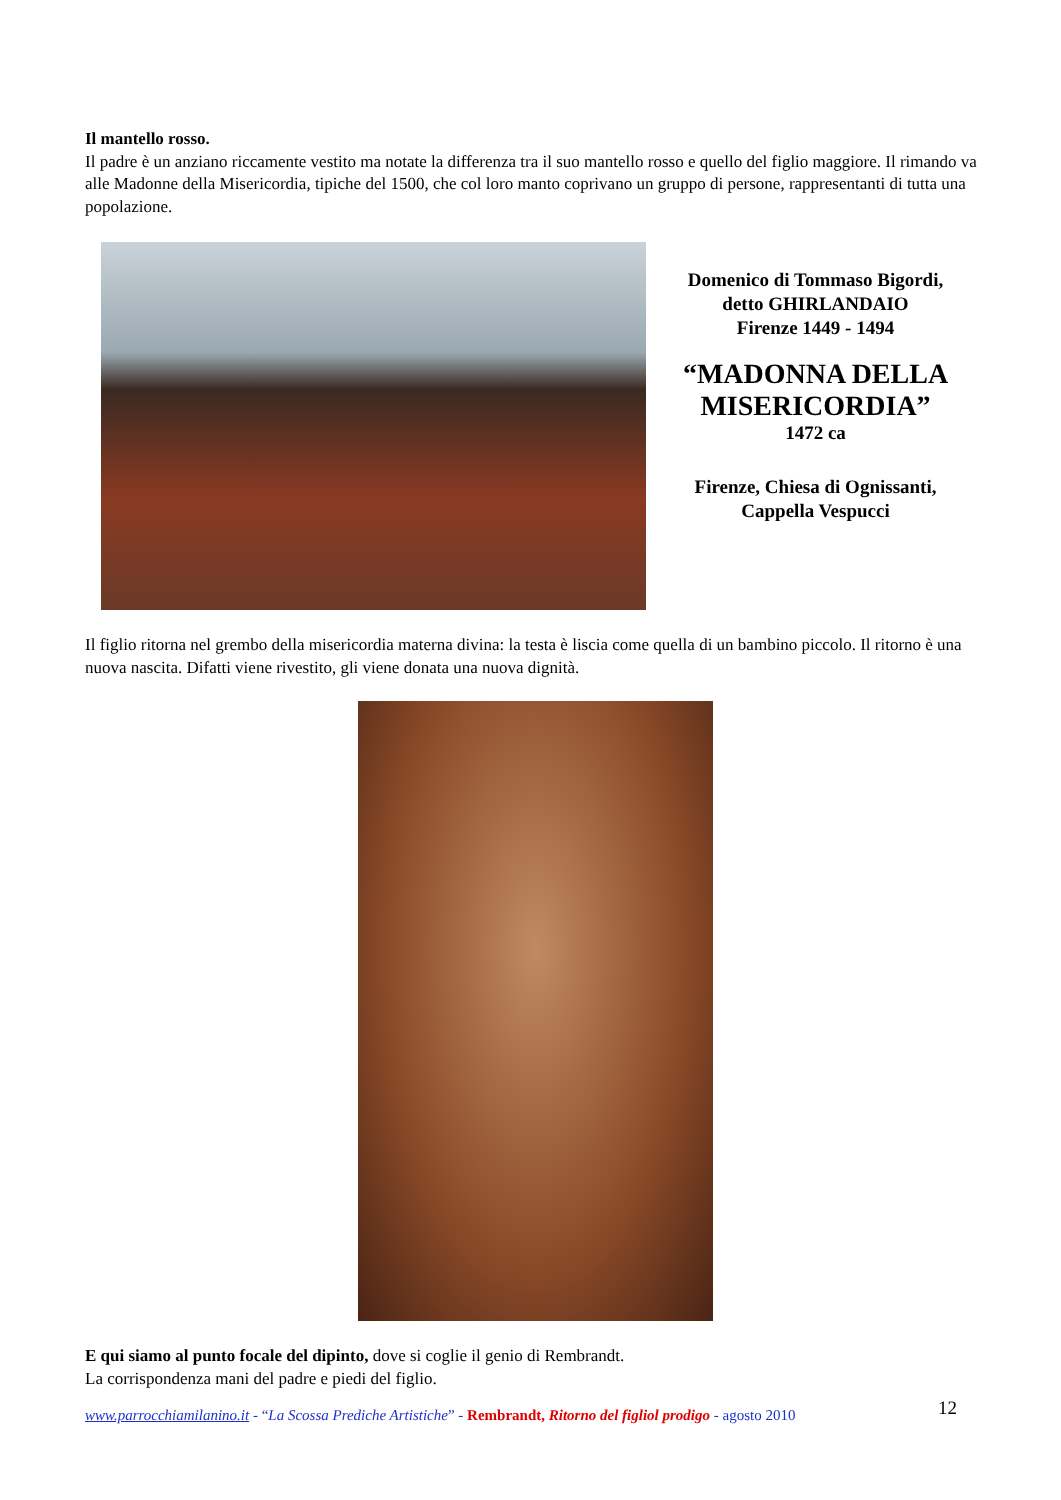Il mantello rosso.
Il padre è un anziano riccamente vestito ma notate la differenza tra il suo mantello rosso e quello del figlio maggiore. Il rimando va alle Madonne della Misericordia, tipiche del 1500, che col loro manto coprivano un gruppo di persone, rappresentanti di tutta una popolazione.
Domenico di Tommaso Bigordi,
detto GHIRLANDAIO
Firenze 1449 - 1494
“MADONNA DELLA MISERICORDIA”
1472 ca
Firenze, Chiesa di Ognissanti,
Cappella Vespucci
Il figlio ritorna nel grembo della misericordia materna divina: la testa è liscia come quella di un bambino piccolo. Il ritorno è una nuova nascita. Difatti viene rivestito, gli viene donata una nuova dignità.
E qui siamo al punto focale del dipinto, dove si coglie il genio di Rembrandt.
La corrispondenza mani del padre e piedi del figlio.
12
www.parrocchiamilanino.it - “La Scossa Prediche Artistiche” - Rembrandt, Ritorno del figliol prodigo - agosto 2010